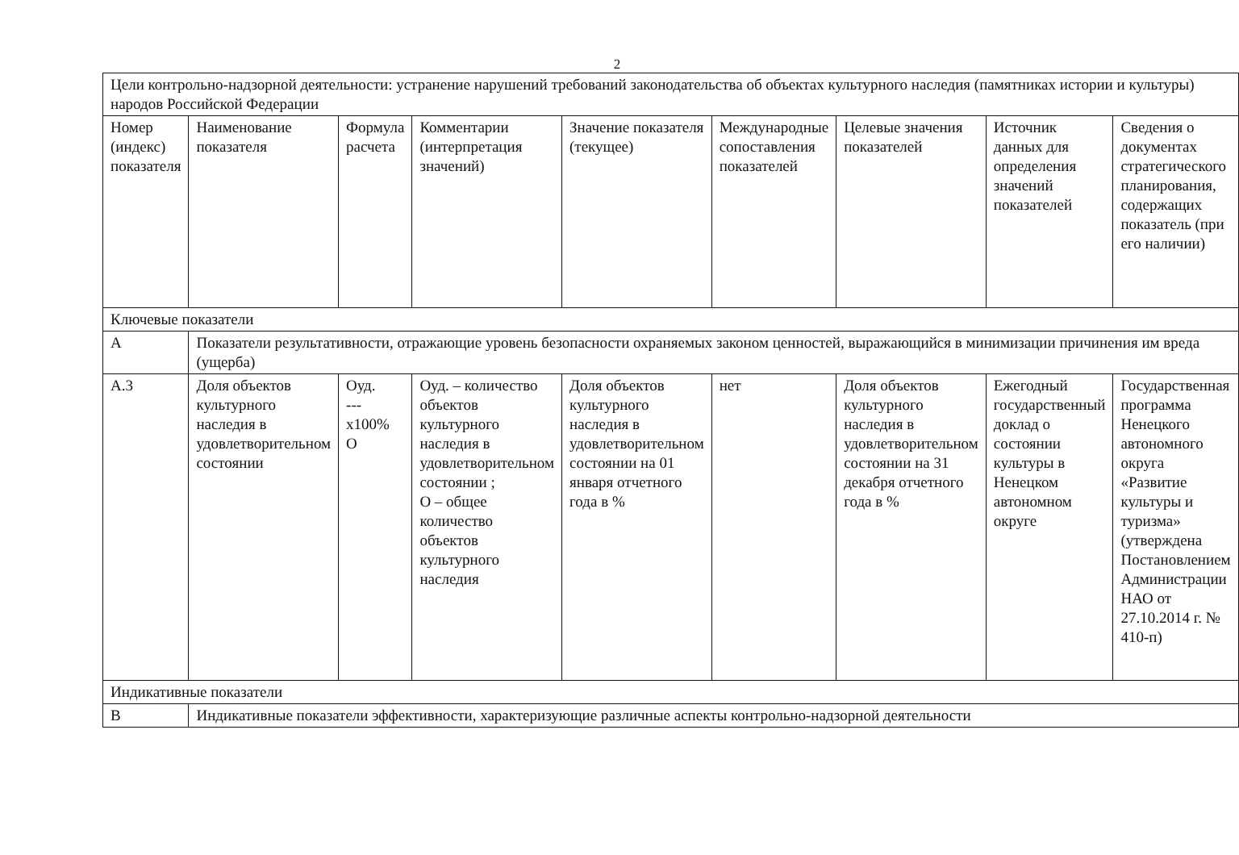2
| Цели контрольно-надзорной деятельности: устранение нарушений требований законодательства об объектах культурного наследия (памятниках истории и культуры) народов Российской Федерации | | | | | | | | |
| Номер (индекс) показателя | Наименование показателя | Формула расчета | Комментарии (интерпретация значений) | Значение показателя (текущее) | Международные сопоставления показателей | Целевые значения показателей | Источник данных для определения значений показателей | Сведения о документах стратегического планирования, содержащих показатель (при его наличии) |
| Ключевые показатели | | | | | | | | |
| А | Показатели результативности, отражающие уровень безопасности охраняемых законом ценностей, выражающийся в минимизации причинения им вреда (ущерба) | | | | | | | |
| А.3 | Доля объектов культурного наследия в удовлетворительном состоянии | Оуд. ---х100% О | Оуд. – количество объектов культурного наследия в удовлетворительном состоянии ; О – общее количество объектов культурного наследия | Доля объектов культурного наследия в удовлетворительном состоянии на 01 января отчетного года в % | нет | Доля объектов культурного наследия в удовлетворительном состоянии на 31 декабря отчетного года в % | Ежегодный государственный доклад о состоянии культуры в Ненецком автономном округе | Государственная программа Ненецкого автономного округа «Развитие культуры и туризма» (утверждена Постановлением Администрации НАО от 27.10.2014 г. № 410-п) |
| Индикативные показатели | | | | | | | | |
| В | Индикативные показатели эффективности, характеризующие различные аспекты контрольно-надзорной деятельности | | | | | | | |